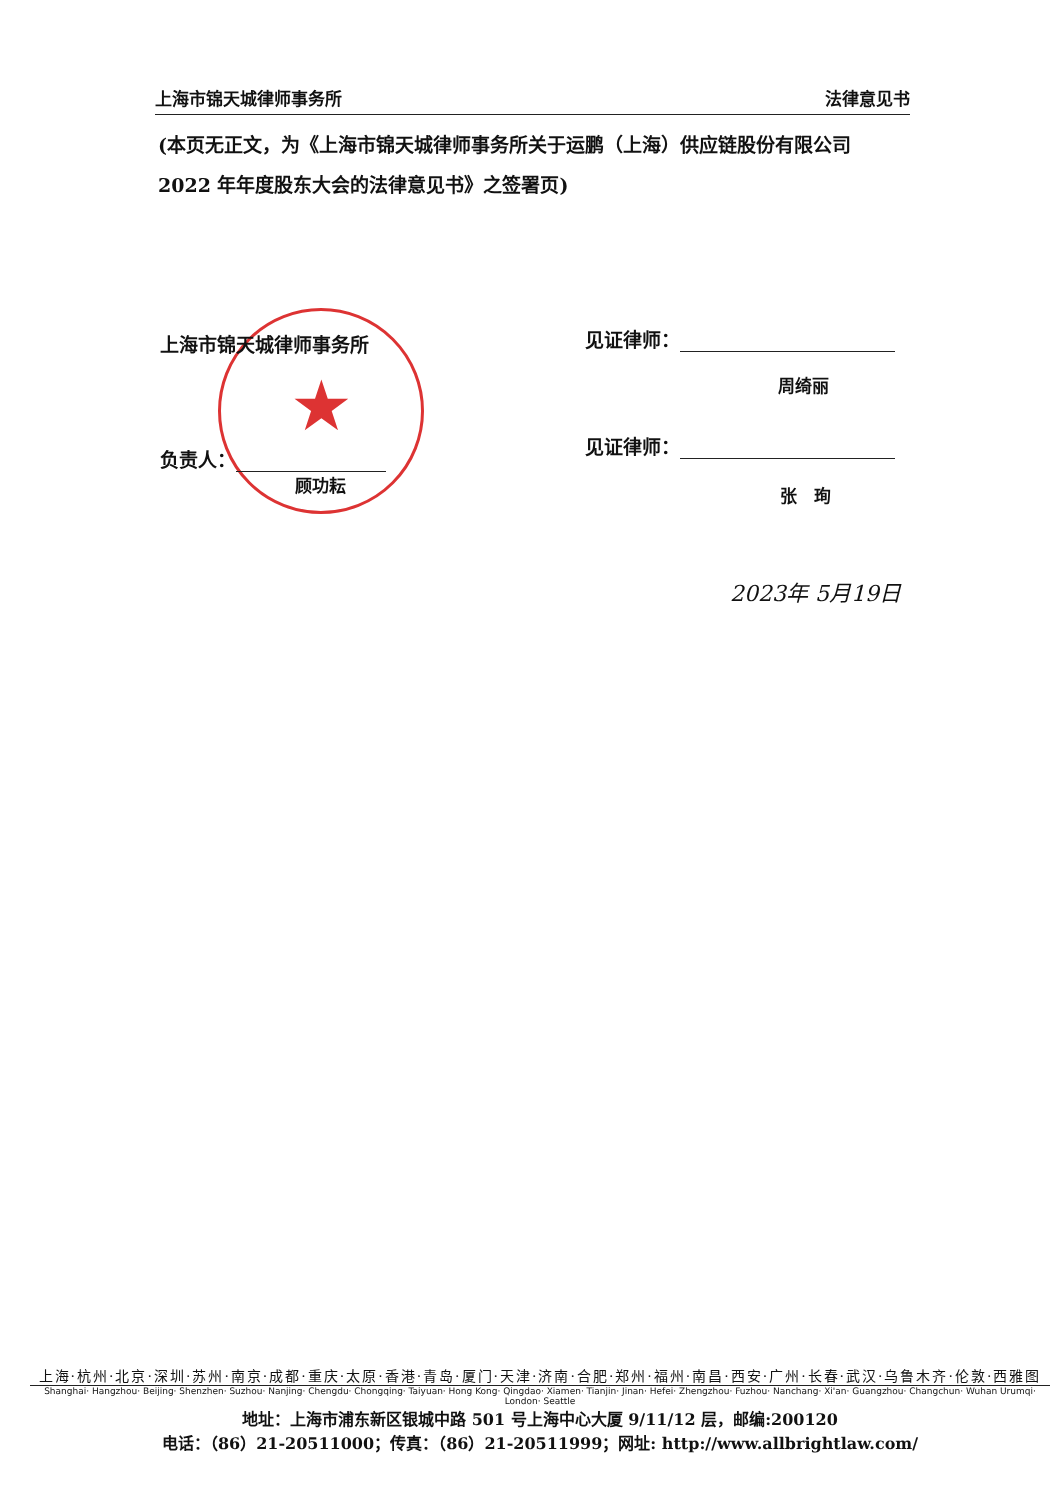上海市锦天城律师事务所 法律意见书
(本页无正文，为《上海市锦天城律师事务所关于运鹏（上海）供应链股份有限公司 2022 年年度股东大会的法律意见书》之签署页)
★
上海市锦天城律师事务所
负责人：
顾功耘
见证律师：
周绮丽
见证律师：
张　珣
2023年 5月19日
上海·杭州·北京·深圳·苏州·南京·成都·重庆·太原·香港·青岛·厦门·天津·济南·合肥·郑州·福州·南昌·西安·广州·长春·武汉·乌鲁木齐·伦敦·西雅图
Shanghai· Hangzhou· Beijing· Shenzhen· Suzhou· Nanjing· Chengdu· Chongqing· Taiyuan· Hong Kong· Qingdao· Xiamen· Tianjin· Jinan· Hefei· Zhengzhou· Fuzhou· Nanchang· Xi'an· Guangzhou· Changchun· Wuhan Urumqi· London· Seattle
地址：上海市浦东新区银城中路 501 号上海中心大厦 9/11/12 层，邮编:200120
电话：（86）21-20511000；传真：（86）21-20511999；网址: http://www.allbrightlaw.com/